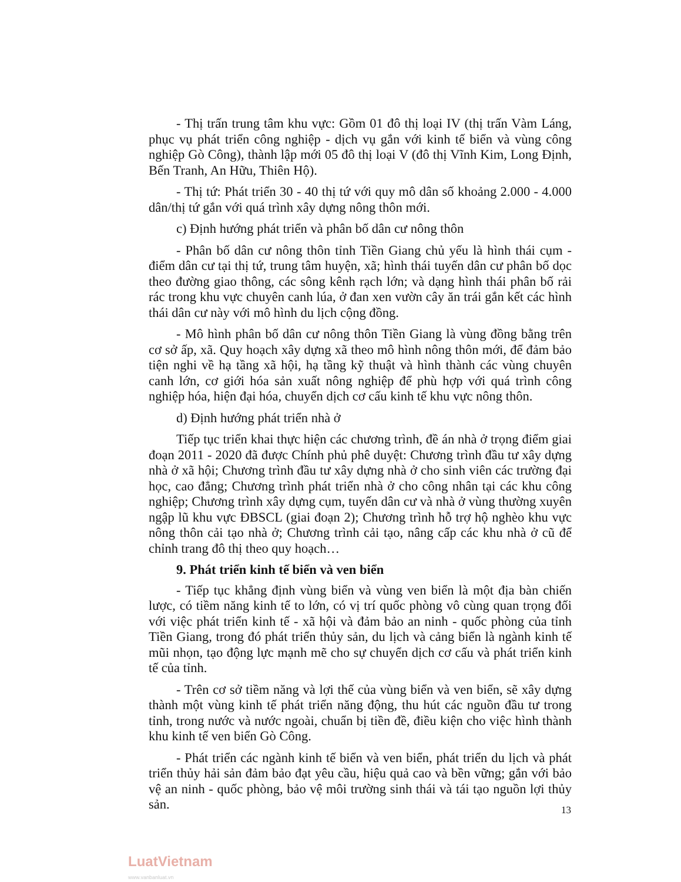- Thị trấn trung tâm khu vực: Gồm 01 đô thị loại IV (thị trấn Vàm Láng, phục vụ phát triển công nghiệp - dịch vụ gắn với kinh tế biển và vùng công nghiệp Gò Công), thành lập mới 05 đô thị loại V (đô thị Vĩnh Kim, Long Định, Bến Tranh, An Hữu, Thiên Hộ).
- Thị tứ: Phát triển 30 - 40 thị tứ với quy mô dân số khoảng 2.000 - 4.000 dân/thị tứ gắn với quá trình xây dựng nông thôn mới.
c) Định hướng phát triển và phân bố dân cư nông thôn
- Phân bố dân cư nông thôn tỉnh Tiền Giang chủ yếu là hình thái cụm - điểm dân cư tại thị tứ, trung tâm huyện, xã; hình thái tuyến dân cư phân bố dọc theo đường giao thông, các sông kênh rạch lớn; và dạng hình thái phân bố rải rác trong khu vực chuyên canh lúa, ở đan xen vườn cây ăn trái gắn kết các hình thái dân cư này với mô hình du lịch cộng đồng.
- Mô hình phân bố dân cư nông thôn Tiền Giang là vùng đồng bằng trên cơ sở ấp, xã. Quy hoạch xây dựng xã theo mô hình nông thôn mới, để đảm bảo tiện nghi về hạ tầng xã hội, hạ tầng kỹ thuật và hình thành các vùng chuyên canh lớn, cơ giới hóa sản xuất nông nghiệp để phù hợp với quá trình công nghiệp hóa, hiện đại hóa, chuyển dịch cơ cấu kinh tế khu vực nông thôn.
d) Định hướng phát triển nhà ở
Tiếp tục triển khai thực hiện các chương trình, đề án nhà ở trọng điểm giai đoạn 2011 - 2020 đã được Chính phủ phê duyệt: Chương trình đầu tư xây dựng nhà ở xã hội; Chương trình đầu tư xây dựng nhà ở cho sinh viên các trường đại học, cao đẳng; Chương trình phát triển nhà ở cho công nhân tại các khu công nghiệp; Chương trình xây dựng cụm, tuyến dân cư và nhà ở vùng thường xuyên ngập lũ khu vực ĐBSCL (giai đoạn 2); Chương trình hỗ trợ hộ nghèo khu vực nông thôn cải tạo nhà ở; Chương trình cải tạo, nâng cấp các khu nhà ở cũ để chỉnh trang đô thị theo quy hoạch…
9. Phát triển kinh tế biển và ven biển
- Tiếp tục khẳng định vùng biển và vùng ven biển là một địa bàn chiến lược, có tiềm năng kinh tế to lớn, có vị trí quốc phòng vô cùng quan trọng đối với việc phát triển kinh tế - xã hội và đảm bảo an ninh - quốc phòng của tỉnh Tiền Giang, trong đó phát triển thủy sản, du lịch và cảng biển là ngành kinh tế mũi nhọn, tạo động lực mạnh mẽ cho sự chuyển dịch cơ cấu và phát triển kinh tế của tỉnh.
- Trên cơ sở tiềm năng và lợi thế của vùng biển và ven biển, sẽ xây dựng thành một vùng kinh tế phát triển năng động, thu hút các nguồn đầu tư trong tỉnh, trong nước và nước ngoài, chuẩn bị tiền đề, điều kiện cho việc hình thành khu kinh tế ven biển Gò Công.
- Phát triển các ngành kinh tế biển và ven biển, phát triển du lịch và phát triển thủy hải sản đảm bảo đạt yêu cầu, hiệu quả cao và bền vững; gắn với bảo vệ an ninh - quốc phòng, bảo vệ môi trường sinh thái và tái tạo nguồn lợi thủy sản.
13
LuatVietnam
www.vanbanluat.vn